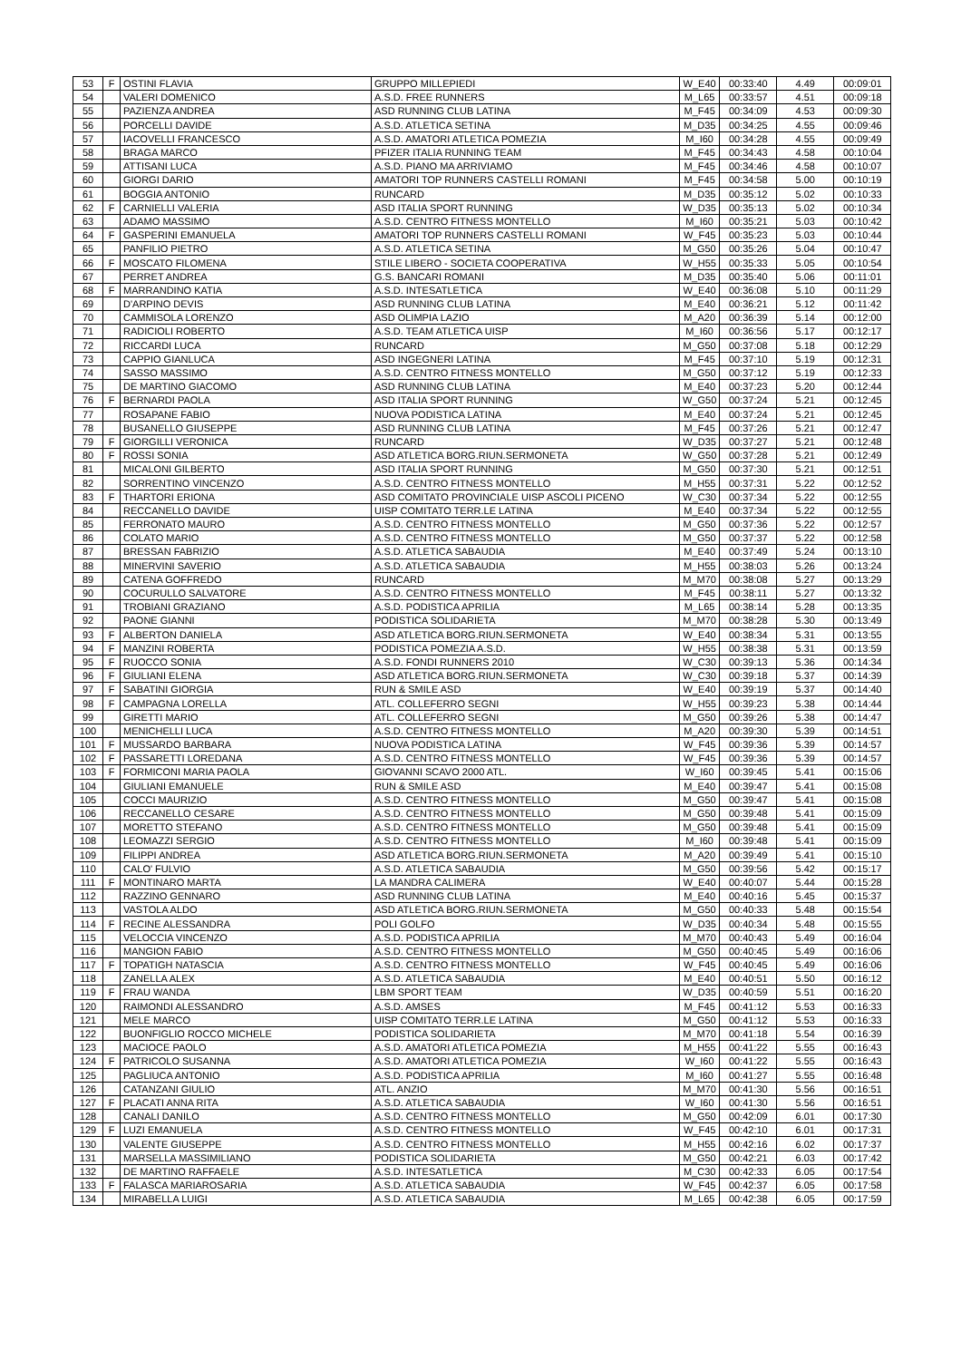| 53 | F | OSTINI FLAVIA | GRUPPO MILLEPIEDI | W_E40 | 00:33:40 | 4.49 | 00:09:01 |
| 54 | | VALERI DOMENICO | A.S.D. FREE RUNNERS | M_L65 | 00:33:57 | 4.51 | 00:09:18 |
| 55 | | PAZIENZA ANDREA | ASD RUNNING CLUB LATINA | M_F45 | 00:34:09 | 4.53 | 00:09:30 |
| 56 | | PORCELLI DAVIDE | A.S.D. ATLETICA SETINA | M_D35 | 00:34:25 | 4.55 | 00:09:46 |
| 57 | | IACOVELLI FRANCESCO | A.S.D. AMATORI ATLETICA POMEZIA | M_I60 | 00:34:28 | 4.55 | 00:09:49 |
| 58 | | BRAGA MARCO | PFIZER ITALIA RUNNING TEAM | M_F45 | 00:34:43 | 4.58 | 00:10:04 |
| 59 | | ATTISANI LUCA | A.S.D. PIANO MA ARRIVIAMO | M_F45 | 00:34:46 | 4.58 | 00:10:07 |
| 60 | | GIORGI DARIO | AMATORI TOP RUNNERS CASTELLI ROMANI | M_F45 | 00:34:58 | 5.00 | 00:10:19 |
| 61 | | BOGGIA ANTONIO | RUNCARD | M_D35 | 00:35:12 | 5.02 | 00:10:33 |
| 62 | F | CARNIELLI VALERIA | ASD ITALIA SPORT RUNNING | W_D35 | 00:35:13 | 5.02 | 00:10:34 |
| 63 | | ADAMO MASSIMO | A.S.D. CENTRO FITNESS MONTELLO | M_I60 | 00:35:21 | 5.03 | 00:10:42 |
| 64 | F | GASPERINI EMANUELA | AMATORI TOP RUNNERS CASTELLI ROMANI | W_F45 | 00:35:23 | 5.03 | 00:10:44 |
| 65 | | PANFILIO PIETRO | A.S.D. ATLETICA SETINA | M_G50 | 00:35:26 | 5.04 | 00:10:47 |
| 66 | F | MOSCATO FILOMENA | STILE LIBERO - SOCIETA COOPERATIVA | W_H55 | 00:35:33 | 5.05 | 00:10:54 |
| 67 | | PERRET ANDREA | G.S. BANCARI ROMANI | M_D35 | 00:35:40 | 5.06 | 00:11:01 |
| 68 | F | MARRANDINO KATIA | A.S.D. INTESATLETICA | W_E40 | 00:36:08 | 5.10 | 00:11:29 |
| 69 | | D'ARPINO DEVIS | ASD RUNNING CLUB LATINA | M_E40 | 00:36:21 | 5.12 | 00:11:42 |
| 70 | | CAMMISOLA LORENZO | ASD OLIMPIA LAZIO | M_A20 | 00:36:39 | 5.14 | 00:12:00 |
| 71 | | RADICIOLI ROBERTO | A.S.D. TEAM ATLETICA UISP | M_I60 | 00:36:56 | 5.17 | 00:12:17 |
| 72 | | RICCARDI LUCA | RUNCARD | M_G50 | 00:37:08 | 5.18 | 00:12:29 |
| 73 | | CAPPIO GIANLUCA | ASD INGEGNERI LATINA | M_F45 | 00:37:10 | 5.19 | 00:12:31 |
| 74 | | SASSO MASSIMO | A.S.D. CENTRO FITNESS MONTELLO | M_G50 | 00:37:12 | 5.19 | 00:12:33 |
| 75 | | DE MARTINO GIACOMO | ASD RUNNING CLUB LATINA | M_E40 | 00:37:23 | 5.20 | 00:12:44 |
| 76 | F | BERNARDI PAOLA | ASD ITALIA SPORT RUNNING | W_G50 | 00:37:24 | 5.21 | 00:12:45 |
| 77 | | ROSAPANE FABIO | NUOVA PODISTICA LATINA | M_E40 | 00:37:24 | 5.21 | 00:12:45 |
| 78 | | BUSANELLO GIUSEPPE | ASD RUNNING CLUB LATINA | M_F45 | 00:37:26 | 5.21 | 00:12:47 |
| 79 | F | GIORGILLI VERONICA | RUNCARD | W_D35 | 00:37:27 | 5.21 | 00:12:48 |
| 80 | F | ROSSI SONIA | ASD ATLETICA BORG.RIUN.SERMONETA | W_G50 | 00:37:28 | 5.21 | 00:12:49 |
| 81 | | MICALONI GILBERTO | ASD ITALIA SPORT RUNNING | M_G50 | 00:37:30 | 5.21 | 00:12:51 |
| 82 | | SORRENTINO VINCENZO | A.S.D. CENTRO FITNESS MONTELLO | M_H55 | 00:37:31 | 5.22 | 00:12:52 |
| 83 | F | THARTORI ERIONA | ASD COMITATO PROVINCIALE UISP ASCOLI PICENO | W_C30 | 00:37:34 | 5.22 | 00:12:55 |
| 84 | | RECCANELLO DAVIDE | UISP COMITATO TERR.LE LATINA | M_E40 | 00:37:34 | 5.22 | 00:12:55 |
| 85 | | FERRONATO MAURO | A.S.D. CENTRO FITNESS MONTELLO | M_G50 | 00:37:36 | 5.22 | 00:12:57 |
| 86 | | COLATO MARIO | A.S.D. CENTRO FITNESS MONTELLO | M_G50 | 00:37:37 | 5.22 | 00:12:58 |
| 87 | | BRESSAN FABRIZIO | A.S.D. ATLETICA SABAUDIA | M_E40 | 00:37:49 | 5.24 | 00:13:10 |
| 88 | | MINERVINI SAVERIO | A.S.D. ATLETICA SABAUDIA | M_H55 | 00:38:03 | 5.26 | 00:13:24 |
| 89 | | CATENA GOFFREDO | RUNCARD | M_M70 | 00:38:08 | 5.27 | 00:13:29 |
| 90 | | COCURULLO SALVATORE | A.S.D. CENTRO FITNESS MONTELLO | M_F45 | 00:38:11 | 5.27 | 00:13:32 |
| 91 | | TROBIANI GRAZIANO | A.S.D. PODISTICA APRILIA | M_L65 | 00:38:14 | 5.28 | 00:13:35 |
| 92 | | PAONE GIANNI | PODISTICA SOLIDARIETA | M_M70 | 00:38:28 | 5.30 | 00:13:49 |
| 93 | F | ALBERTON DANIELA | ASD ATLETICA BORG.RIUN.SERMONETA | W_E40 | 00:38:34 | 5.31 | 00:13:55 |
| 94 | F | MANZINI ROBERTA | PODISTICA POMEZIA A.S.D. | W_H55 | 00:38:38 | 5.31 | 00:13:59 |
| 95 | F | RUOCCO SONIA | A.S.D. FONDI RUNNERS 2010 | W_C30 | 00:39:13 | 5.36 | 00:14:34 |
| 96 | F | GIULIANI ELENA | ASD ATLETICA BORG.RIUN.SERMONETA | W_C30 | 00:39:18 | 5.37 | 00:14:39 |
| 97 | F | SABATINI GIORGIA | RUN & SMILE ASD | W_E40 | 00:39:19 | 5.37 | 00:14:40 |
| 98 | F | CAMPAGNA LORELLA | ATL. COLLEFERRO SEGNI | W_H55 | 00:39:23 | 5.38 | 00:14:44 |
| 99 | | GIRETTI MARIO | ATL. COLLEFERRO SEGNI | M_G50 | 00:39:26 | 5.38 | 00:14:47 |
| 100 | | MENICHELLI LUCA | A.S.D. CENTRO FITNESS MONTELLO | M_A20 | 00:39:30 | 5.39 | 00:14:51 |
| 101 | F | MUSSARDO BARBARA | NUOVA PODISTICA LATINA | W_F45 | 00:39:36 | 5.39 | 00:14:57 |
| 102 | F | PASSARETTI LOREDANA | A.S.D. CENTRO FITNESS MONTELLO | W_F45 | 00:39:36 | 5.39 | 00:14:57 |
| 103 | F | FORMICONI MARIA PAOLA | GIOVANNI SCAVO 2000 ATL. | W_I60 | 00:39:45 | 5.41 | 00:15:06 |
| 104 | | GIULIANI EMANUELE | RUN & SMILE ASD | M_E40 | 00:39:47 | 5.41 | 00:15:08 |
| 105 | | COCCI MAURIZIO | A.S.D. CENTRO FITNESS MONTELLO | M_G50 | 00:39:47 | 5.41 | 00:15:08 |
| 106 | | RECCANELLO CESARE | A.S.D. CENTRO FITNESS MONTELLO | M_G50 | 00:39:48 | 5.41 | 00:15:09 |
| 107 | | MORETTO STEFANO | A.S.D. CENTRO FITNESS MONTELLO | M_G50 | 00:39:48 | 5.41 | 00:15:09 |
| 108 | | LEOMAZZI SERGIO | A.S.D. CENTRO FITNESS MONTELLO | M_I60 | 00:39:48 | 5.41 | 00:15:09 |
| 109 | | FILIPPI ANDREA | ASD ATLETICA BORG.RIUN.SERMONETA | M_A20 | 00:39:49 | 5.41 | 00:15:10 |
| 110 | | CALO' FULVIO | A.S.D. ATLETICA SABAUDIA | M_G50 | 00:39:56 | 5.42 | 00:15:17 |
| 111 | F | MONTINARO MARTA | LA MANDRA CALIMERA | W_E40 | 00:40:07 | 5.44 | 00:15:28 |
| 112 | | RAZZINO GENNARO | ASD RUNNING CLUB LATINA | M_E40 | 00:40:16 | 5.45 | 00:15:37 |
| 113 | | VASTOLA ALDO | ASD ATLETICA BORG.RIUN.SERMONETA | M_G50 | 00:40:33 | 5.48 | 00:15:54 |
| 114 | F | RECINE ALESSANDRA | POLI GOLFO | W_D35 | 00:40:34 | 5.48 | 00:15:55 |
| 115 | | VELOCCIA VINCENZO | A.S.D. PODISTICA APRILIA | M_M70 | 00:40:43 | 5.49 | 00:16:04 |
| 116 | | MANGION FABIO | A.S.D. CENTRO FITNESS MONTELLO | M_G50 | 00:40:45 | 5.49 | 00:16:06 |
| 117 | F | TOPATIGH NATASCIA | A.S.D. CENTRO FITNESS MONTELLO | W_F45 | 00:40:45 | 5.49 | 00:16:06 |
| 118 | | ZANELLA ALEX | A.S.D. ATLETICA SABAUDIA | M_E40 | 00:40:51 | 5.50 | 00:16:12 |
| 119 | F | FRAU WANDA | LBM SPORT TEAM | W_D35 | 00:40:59 | 5.51 | 00:16:20 |
| 120 | | RAIMONDI ALESSANDRO | A.S.D. AMSES | M_F45 | 00:41:12 | 5.53 | 00:16:33 |
| 121 | | MELE MARCO | UISP COMITATO TERR.LE LATINA | M_G50 | 00:41:12 | 5.53 | 00:16:33 |
| 122 | | BUONFIGLIO ROCCO MICHELE | PODISTICA SOLIDARIETA | M_M70 | 00:41:18 | 5.54 | 00:16:39 |
| 123 | | MACIOCE PAOLO | A.S.D. AMATORI ATLETICA POMEZIA | M_H55 | 00:41:22 | 5.55 | 00:16:43 |
| 124 | F | PATRICOLO SUSANNA | A.S.D. AMATORI ATLETICA POMEZIA | W_I60 | 00:41:22 | 5.55 | 00:16:43 |
| 125 | | PAGLIUCA ANTONIO | A.S.D. PODISTICA APRILIA | M_I60 | 00:41:27 | 5.55 | 00:16:48 |
| 126 | | CATANZANI GIULIO | ATL. ANZIO | M_M70 | 00:41:30 | 5.56 | 00:16:51 |
| 127 | F | PLACATI ANNA RITA | A.S.D. ATLETICA SABAUDIA | W_I60 | 00:41:30 | 5.56 | 00:16:51 |
| 128 | | CANALI DANILO | A.S.D. CENTRO FITNESS MONTELLO | M_G50 | 00:42:09 | 6.01 | 00:17:30 |
| 129 | F | LUZI EMANUELA | A.S.D. CENTRO FITNESS MONTELLO | W_F45 | 00:42:10 | 6.01 | 00:17:31 |
| 130 | | VALENTE GIUSEPPE | A.S.D. CENTRO FITNESS MONTELLO | M_H55 | 00:42:16 | 6.02 | 00:17:37 |
| 131 | | MARSELLA MASSIMILIANO | PODISTICA SOLIDARIETA | M_G50 | 00:42:21 | 6.03 | 00:17:42 |
| 132 | | DE MARTINO RAFFAELE | A.S.D. INTESATLETICA | M_C30 | 00:42:33 | 6.05 | 00:17:54 |
| 133 | F | FALASCA MARIAROSARIA | A.S.D. ATLETICA SABAUDIA | W_F45 | 00:42:37 | 6.05 | 00:17:58 |
| 134 | | MIRABELLA LUIGI | A.S.D. ATLETICA SABAUDIA | M_L65 | 00:42:38 | 6.05 | 00:17:59 |